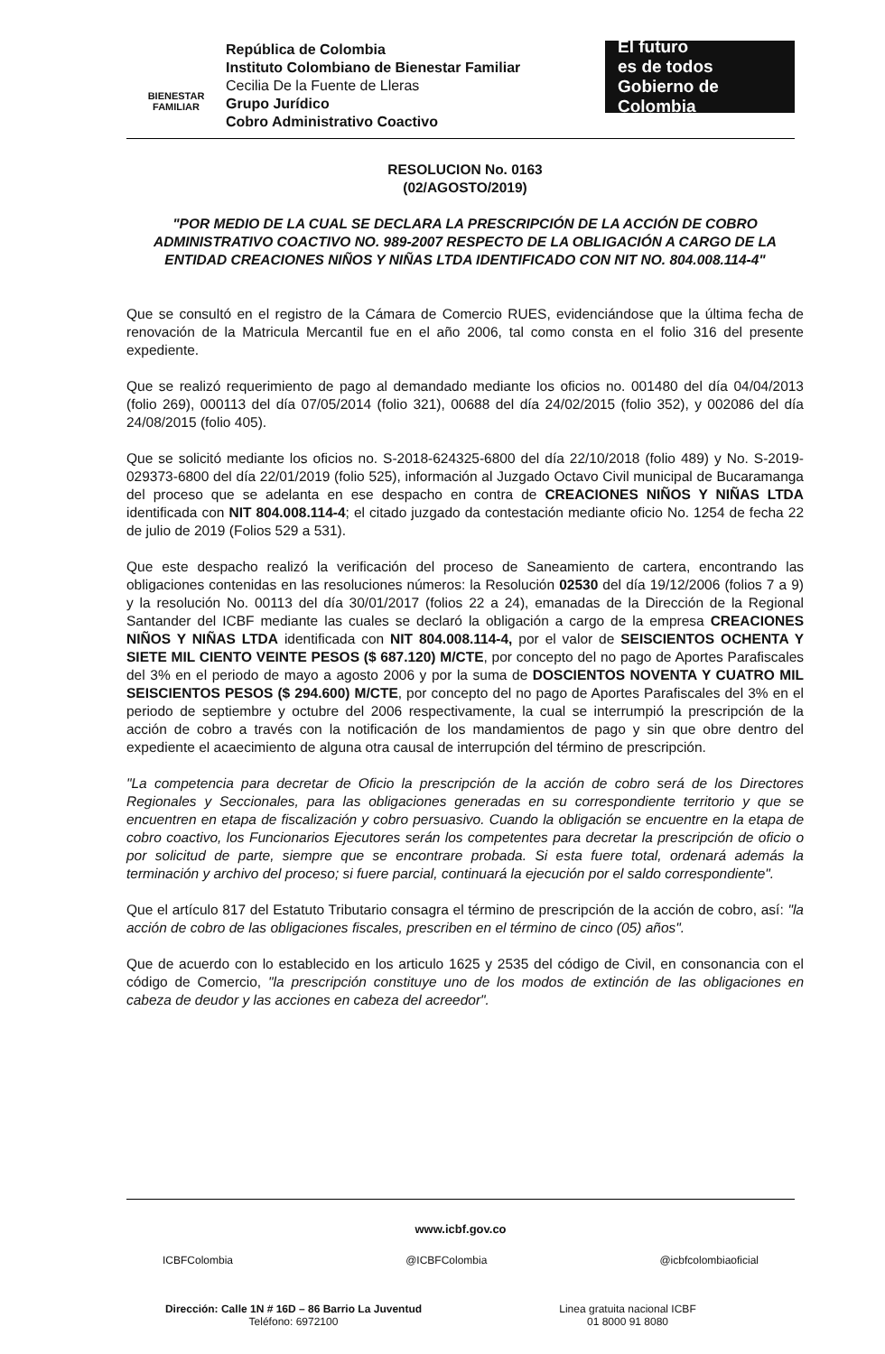BIENESTAR
FAMILIAR
República de Colombia
Instituto Colombiano de Bienestar Familiar
Cecilia De la Fuente de Lleras
Grupo Jurídico
Cobro Administrativo Coactivo
El futuro
es de todos Gobierno de Colombia
RESOLUCION No. 0163
(02/AGOSTO/2019)
"POR MEDIO DE LA CUAL SE DECLARA LA PRESCRIPCIÓN DE LA ACCIÓN DE COBRO ADMINISTRATIVO COACTIVO NO. 989-2007 RESPECTO DE LA OBLIGACIÓN A CARGO DE LA ENTIDAD CREACIONES NIÑOS Y NIÑAS LTDA IDENTIFICADO CON NIT NO. 804.008.114-4"
Que se consultó en el registro de la Cámara de Comercio RUES, evidenciándose que la última fecha de renovación de la Matricula Mercantil fue en el año 2006, tal como consta en el folio 316 del presente expediente.
Que se realizó requerimiento de pago al demandado mediante los oficios no. 001480 del día 04/04/2013 (folio 269), 000113 del día 07/05/2014 (folio 321), 00688 del día 24/02/2015 (folio 352), y 002086 del día 24/08/2015 (folio 405).
Que se solicitó mediante los oficios no. S-2018-624325-6800 del día 22/10/2018 (folio 489) y No. S-2019-029373-6800 del día 22/01/2019 (folio 525), información al Juzgado Octavo Civil municipal de Bucaramanga del proceso que se adelanta en ese despacho en contra de CREACIONES NIÑOS Y NIÑAS LTDA identificada con NIT 804.008.114-4; el citado juzgado da contestación mediante oficio No. 1254 de fecha 22 de julio de 2019 (Folios 529 a 531).
Que este despacho realizó la verificación del proceso de Saneamiento de cartera, encontrando las obligaciones contenidas en las resoluciones números: la Resolución 02530 del día 19/12/2006 (folios 7 a 9) y la resolución No. 00113 del día 30/01/2017 (folios 22 a 24), emanadas de la Dirección de la Regional Santander del ICBF mediante las cuales se declaró la obligación a cargo de la empresa CREACIONES NIÑOS Y NIÑAS LTDA identificada con NIT 804.008.114-4, por el valor de SEISCIENTOS OCHENTA Y SIETE MIL CIENTO VEINTE PESOS ($ 687.120) M/CTE, por concepto del no pago de Aportes Parafiscales del 3% en el periodo de mayo a agosto 2006 y por la suma de DOSCIENTOS NOVENTA Y CUATRO MIL SEISCIENTOS PESOS ($ 294.600) M/CTE, por concepto del no pago de Aportes Parafiscales del 3% en el periodo de septiembre y octubre del 2006 respectivamente, la cual se interrumpió la prescripción de la acción de cobro a través con la notificación de los mandamientos de pago y sin que obre dentro del expediente el acaecimiento de alguna otra causal de interrupción del término de prescripción.
"La competencia para decretar de Oficio la prescripción de la acción de cobro será de los Directores Regionales y Seccionales, para las obligaciones generadas en su correspondiente territorio y que se encuentren en etapa de fiscalización y cobro persuasivo. Cuando la obligación se encuentre en la etapa de cobro coactivo, los Funcionarios Ejecutores serán los competentes para decretar la prescripción de oficio o por solicitud de parte, siempre que se encontrare probada. Si esta fuere total, ordenará además la terminación y archivo del proceso; si fuere parcial, continuará la ejecución por el saldo correspondiente".
Que el artículo 817 del Estatuto Tributario consagra el término de prescripción de la acción de cobro, así: "la acción de cobro de las obligaciones fiscales, prescriben en el término de cinco (05) años".
Que de acuerdo con lo establecido en los articulo 1625 y 2535 del código de Civil, en consonancia con el código de Comercio, "la prescripción constituye uno de los modos de extinción de las obligaciones en cabeza de deudor y las acciones en cabeza del acreedor".
www.icbf.gov.co
ICBFColombia @ICBFColombia @icbfcolombiaoficial
Dirección: Calle 1N # 16D – 86 Barrio La Juventud
Teléfono: 6972100
Linea gratuita nacional ICBF
01 8000 91 8080